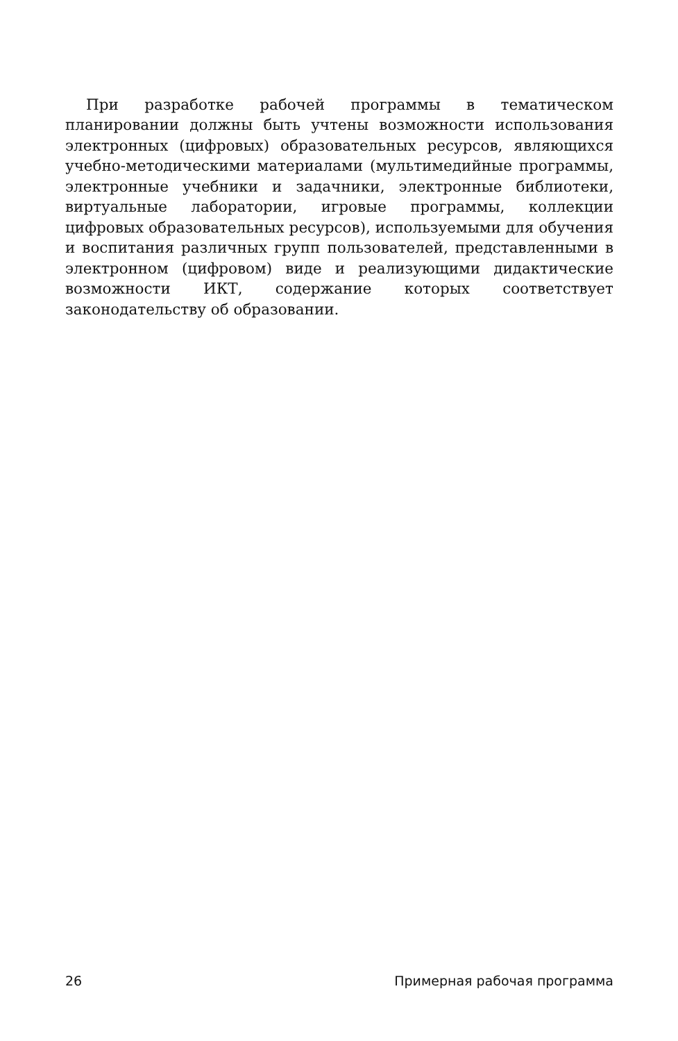При разработке рабочей программы в тематическом планировании должны быть учтены возможности использования электронных (цифровых) образовательных ресурсов, являющихся учебно-методическими материалами (мультимедийные программы, электронные учебники и задачники, электронные библиотеки, виртуальные лаборатории, игровые программы, коллекции цифровых образовательных ресурсов), используемыми для обучения и воспитания различных групп пользователей, представленными в электронном (цифровом) виде и реализующими дидактические возможности ИКТ, содержание которых соответствует законодательству об образовании.
26 Примерная рабочая программа